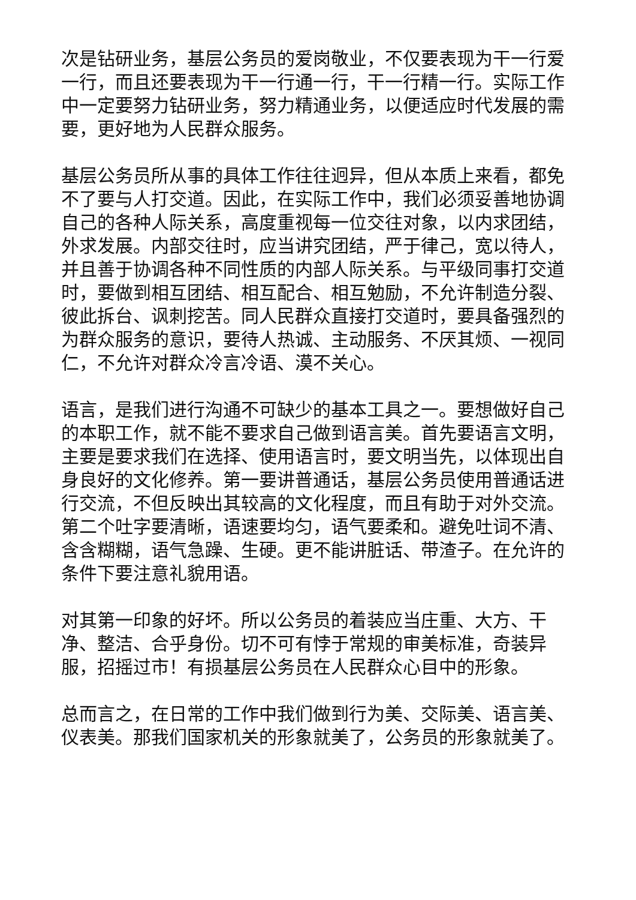次是钻研业务，基层公务员的爱岗敬业，不仅要表现为干一行爱一行，而且还要表现为干一行通一行，干一行精一行。实际工作中一定要努力钻研业务，努力精通业务，以便适应时代发展的需要，更好地为人民群众服务。
基层公务员所从事的具体工作往往迥异，但从本质上来看，都免不了要与人打交道。因此，在实际工作中，我们必须妥善地协调自己的各种人际关系，高度重视每一位交往对象，以内求团结，外求发展。内部交往时，应当讲究团结，严于律己，宽以待人，并且善于协调各种不同性质的内部人际关系。与平级同事打交道时，要做到相互团结、相互配合、相互勉励，不允许制造分裂、彼此拆台、讽刺挖苦。同人民群众直接打交道时，要具备强烈的为群众服务的意识，要待人热诚、主动服务、不厌其烦、一视同仁，不允许对群众冷言冷语、漠不关心。
语言，是我们进行沟通不可缺少的基本工具之一。要想做好自己的本职工作，就不能不要求自己做到语言美。首先要语言文明，主要是要求我们在选择、使用语言时，要文明当先，以体现出自身良好的文化修养。第一要讲普通话，基层公务员使用普通话进行交流，不但反映出其较高的文化程度，而且有助于对外交流。第二个吐字要清晰，语速要均匀，语气要柔和。避免吐词不清、含含糊糊，语气急躁、生硬。更不能讲脏话、带渣子。在允许的条件下要注意礼貌用语。
对其第一印象的好坏。所以公务员的着装应当庄重、大方、干净、整洁、合乎身份。切不可有悖于常规的审美标准，奇装异服，招摇过市！有损基层公务员在人民群众心目中的形象。
总而言之，在日常的工作中我们做到行为美、交际美、语言美、仪表美。那我们国家机关的形象就美了，公务员的形象就美了。